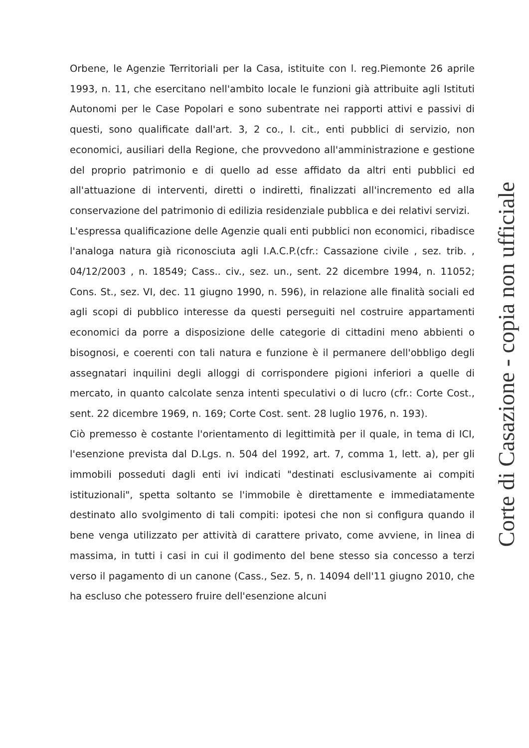Orbene, le Agenzie Territoriali per la Casa, istituite con l. reg.Piemonte 26 aprile 1993, n. 11, che esercitano nell'ambito locale le funzioni già attribuite agli Istituti Autonomi per le Case Popolari e sono subentrate nei rapporti attivi e passivi di questi, sono qualificate dall'art. 3, 2 co., I. cit., enti pubblici di servizio, non economici, ausiliari della Regione, che provvedono all'amministrazione e gestione del proprio patrimonio e di quello ad esse affidato da altri enti pubblici ed all'attuazione di interventi, diretti o indiretti, finalizzati all'incremento ed alla conservazione del patrimonio di edilizia residenziale pubblica e dei relativi servizi.
L'espressa qualificazione delle Agenzie quali enti pubblici non economici, ribadisce l'analoga natura già riconosciuta agli I.A.C.P.(cfr.: Cassazione civile , sez. trib. , 04/12/2003 , n. 18549; Cass.. civ., sez. un., sent. 22 dicembre 1994, n. 11052; Cons. St., sez. VI, dec. 11 giugno 1990, n. 596), in relazione alle finalità sociali ed agli scopi di pubblico interesse da questi perseguiti nel costruire appartamenti economici da porre a disposizione delle categorie di cittadini meno abbienti o bisognosi, e coerenti con tali natura e funzione è il permanere dell'obbligo degli assegnatari inquilini degli alloggi di corrispondere pigioni inferiori a quelle di mercato, in quanto calcolate senza intenti speculativi o di lucro (cfr.: Corte Cost., sent. 22 dicembre 1969, n. 169; Corte Cost. sent. 28 luglio 1976, n. 193).
Ciò premesso è costante l'orientamento di legittimità per il quale, in tema di ICI, l'esenzione prevista dal D.Lgs. n. 504 del 1992, art. 7, comma 1, lett. a), per gli immobili posseduti dagli enti ivi indicati "destinati esclusivamente ai compiti istituzionali", spetta soltanto se l'immobile è direttamente e immediatamente destinato allo svolgimento di tali compiti: ipotesi che non si configura quando il bene venga utilizzato per attività di carattere privato, come avviene, in linea di massima, in tutti i casi in cui il godimento del bene stesso sia concesso a terzi verso il pagamento di un canone (Cass., Sez. 5, n. 14094 dell'11 giugno 2010, che ha escluso che potessero fruire dell'esenzione alcuni
Corte di Casazione - copia non ufficiale